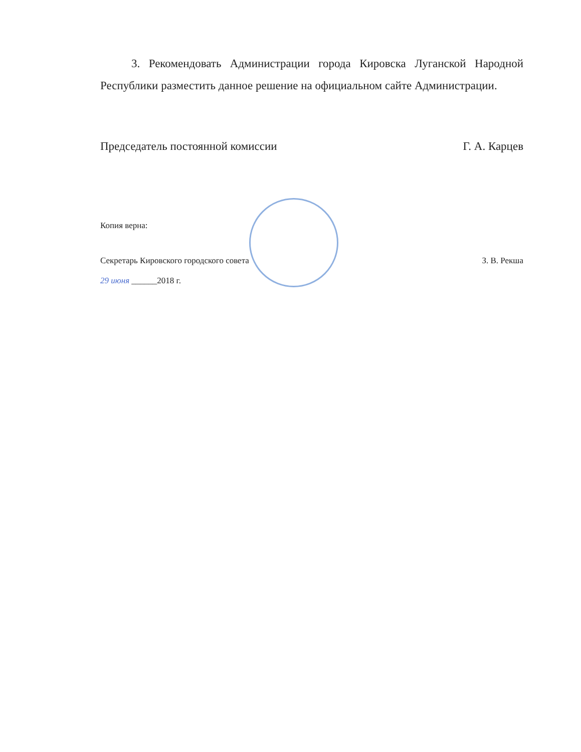3. Рекомендовать Администрации города Кировска Луганской Народной Республики разместить данное решение на официальном сайте Администрации.
Председатель постоянной комиссии Г. А. Карцев
Копия верна:
Секретарь Кировского городского совета З. В. Рекша
29 июня ______2018 г.